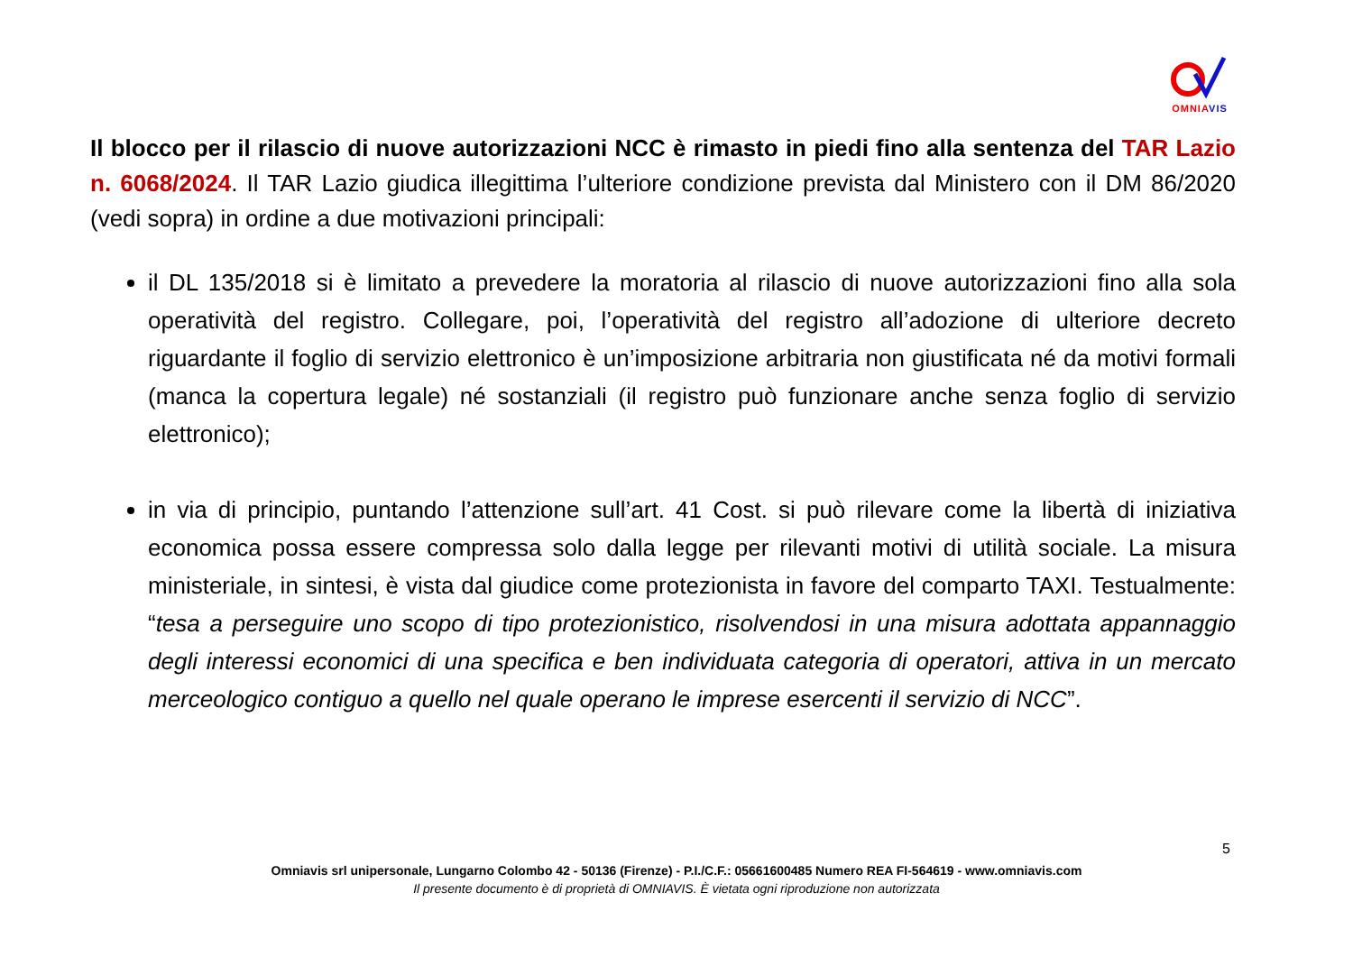OMNIA VIS
Il blocco per il rilascio di nuove autorizzazioni NCC è rimasto in piedi fino alla sentenza del TAR Lazio n. 6068/2024. Il TAR Lazio giudica illegittima l’ulteriore condizione prevista dal Ministero con il DM 86/2020 (vedi sopra) in ordine a due motivazioni principali:
il DL 135/2018 si è limitato a prevedere la moratoria al rilascio di nuove autorizzazioni fino alla sola operatività del registro. Collegare, poi, l’operatività del registro all’adozione di ulteriore decreto riguardante il foglio di servizio elettronico è un’imposizione arbitraria non giustificata né da motivi formali (manca la copertura legale) né sostanziali (il registro può funzionare anche senza foglio di servizio elettronico);
in via di principio, puntando l’attenzione sull’art. 41 Cost. si può rilevare come la libertà di iniziativa economica possa essere compressa solo dalla legge per rilevanti motivi di utilità sociale. La misura ministeriale, in sintesi, è vista dal giudice come protezionista in favore del comparto TAXI. Testualmente: “tesa a perseguire uno scopo di tipo protezionistico, risolvendosi in una misura adottata appannaggio degli interessi economici di una specifica e ben individuata categoria di operatori, attiva in un mercato merceologico contiguo a quello nel quale operano le imprese esercenti il servizio di NCC”.
5
Omniavis srl unipersonale, Lungarno Colombo 42 - 50136 (Firenze) - P.I./C.F.: 05661600485 Numero REA FI-564619 - www.omniavis.com
Il presente documento è di proprietà di OMNIAVIS. È vietata ogni riproduzione non autorizzata